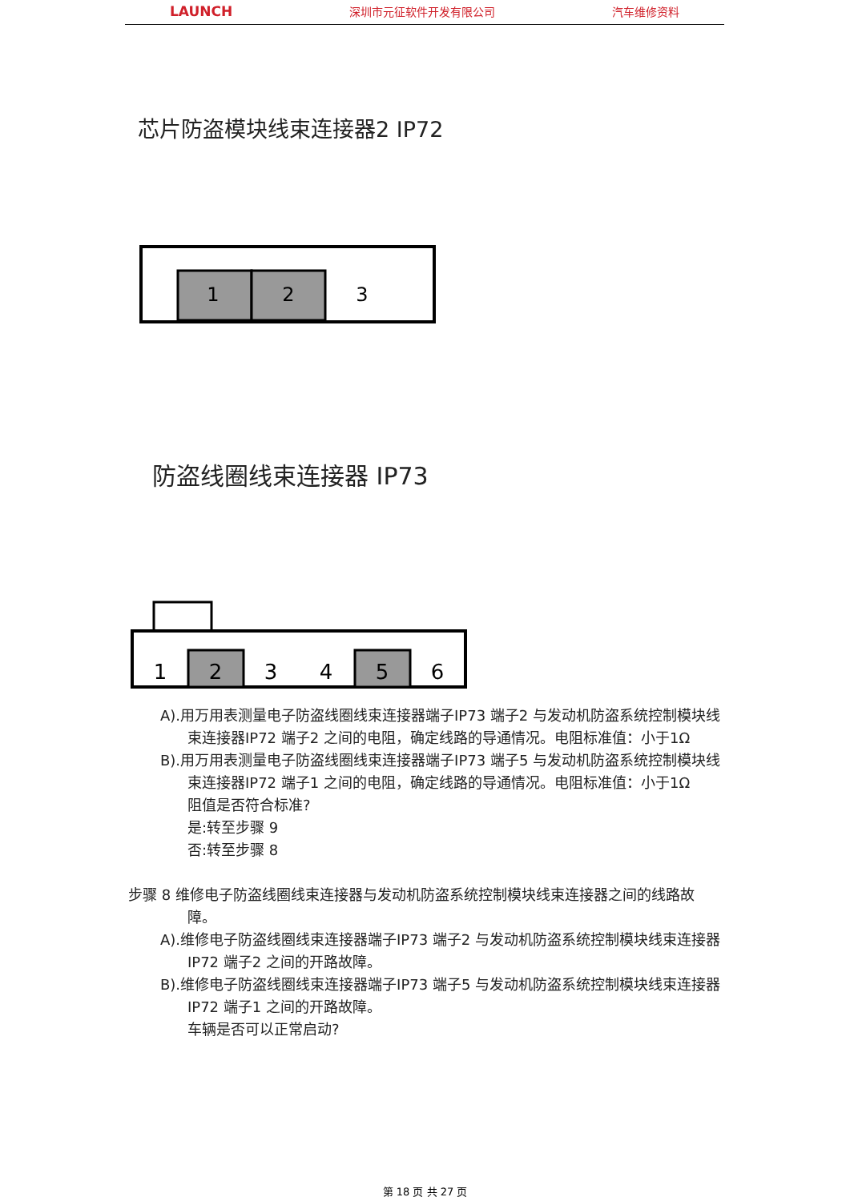LAUNCH 深圳市元征软件开发有限公司 汽车维修资料
芯片防盗模块线束连接器2 IP72
1
2
3
防盗线圈线束连接器 IP73
1
2
3
4
5
6
A).用万用表测量电子防盗线圈线束连接器端子IP73 端子2 与发动机防盗系统控制模块线束连接器IP72 端子2 之间的电阻，确定线路的导通情况。电阻标准值：小于1Ω
B).用万用表测量电子防盗线圈线束连接器端子IP73 端子5 与发动机防盗系统控制模块线束连接器IP72 端子1 之间的电阻，确定线路的导通情况。电阻标准值：小于1Ω
阻值是否符合标准?
是:转至步骤 9
否:转至步骤 8
步骤 8 维修电子防盗线圈线束连接器与发动机防盗系统控制模块线束连接器之间的线路故障。
A).维修电子防盗线圈线束连接器端子IP73 端子2 与发动机防盗系统控制模块线束连接器IP72 端子2 之间的开路故障。
B).维修电子防盗线圈线束连接器端子IP73 端子5 与发动机防盗系统控制模块线束连接器IP72 端子1 之间的开路故障。
车辆是否可以正常启动?
第 18 页 共 27 页